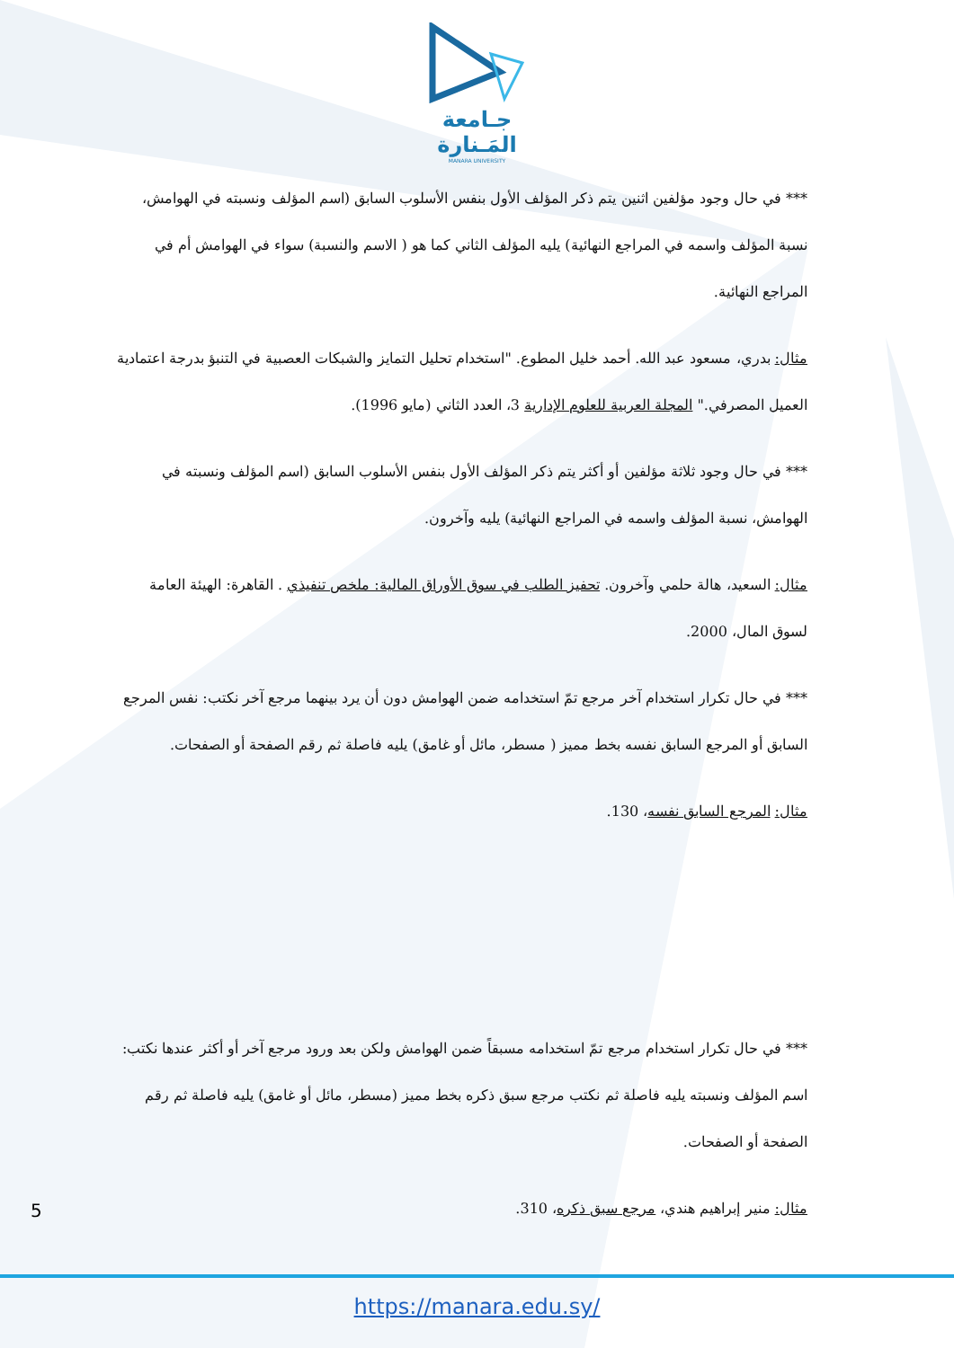جـامعة
المَـنارة
MANARA UNIVERSITY
*** في حال وجود مؤلفين اثنين يتم ذكر المؤلف الأول بنفس الأسلوب السابق (اسم المؤلف ونسبته في الهوامش، نسبة المؤلف واسمه في المراجع النهائية) يليه المؤلف الثاني كما هو ( الاسم والنسبة) سواء في الهوامش أم في المراجع النهائية.
مثال: بدري، مسعود عبد الله. أحمد خليل المطوع. "استخدام تحليل التمايز والشبكات العصبية في التنبؤ بدرجة اعتمادية العميل المصرفي." المجلة العربية للعلوم الإدارية 3، العدد الثاني (مايو 1996).
*** في حال وجود ثلاثة مؤلفين أو أكثر يتم ذكر المؤلف الأول بنفس الأسلوب السابق (اسم المؤلف ونسبته في الهوامش، نسبة المؤلف واسمه في المراجع النهائية) يليه وآخرون.
مثال: السعيد، هالة حلمي وآخرون. تحفيز الطلب في سوق الأوراق المالية: ملخص تنفيذي . القاهرة: الهيئة العامة لسوق المال، 2000.
*** في حال تكرار استخدام آخر مرجع تمّ استخدامه ضمن الهوامش دون أن يرد بينهما مرجع آخر نكتب: نفس المرجع السابق أو المرجع السابق نفسه بخط مميز ( مسطر، مائل أو غامق) يليه فاصلة ثم رقم الصفحة أو الصفحات.
مثال: المرجع السابق نفسه، 130.
*** في حال تكرار استخدام مرجع تمّ استخدامه مسبقاً ضمن الهوامش ولكن بعد ورود مرجع آخر أو أكثر عندها نكتب: اسم المؤلف ونسبته يليه فاصلة ثم نكتب مرجع سبق ذكره بخط مميز (مسطر، مائل أو غامق) يليه فاصلة ثم رقم الصفحة أو الصفحات.
مثال: منير إبراهيم هندي، مرجع سبق ذكره، 310.
5
https://manara.edu.sy/